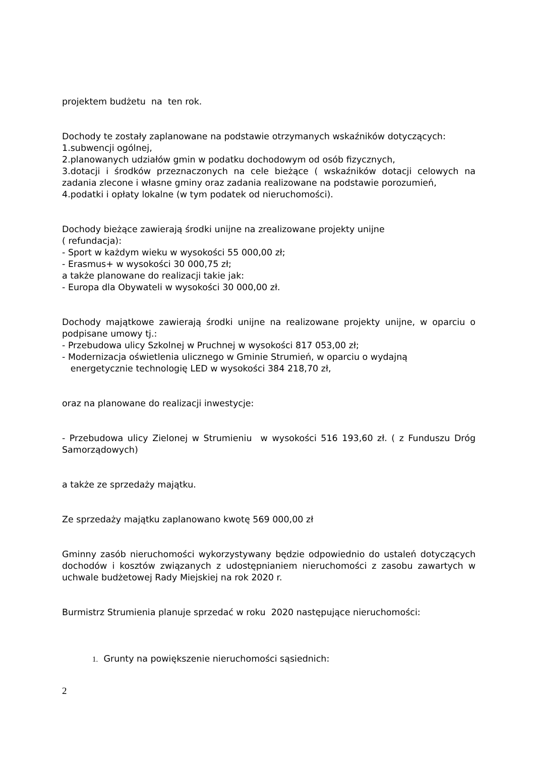projektem budżetu na ten rok.
Dochody te zostały zaplanowane na podstawie otrzymanych wskaźników dotyczących:
1.subwencji ogólnej,
2.planowanych udziałów gmin w podatku dochodowym od osób fizycznych,
3.dotacji i środków przeznaczonych na cele bieżące ( wskaźników dotacji celowych na zadania zlecone i własne gminy oraz zadania realizowane na podstawie porozumień,
4.podatki i opłaty lokalne (w tym podatek od nieruchomości).
Dochody bieżące zawierają środki unijne na zrealizowane projekty unijne
( refundacja):
- Sport w każdym wieku w wysokości 55 000,00 zł;
- Erasmus+ w wysokości 30 000,75 zł;
a także planowane do realizacji takie jak:
- Europa dla Obywateli w wysokości 30 000,00 zł.
Dochody majątkowe zawierają środki unijne na realizowane projekty unijne, w oparciu o podpisane umowy tj.:
- Przebudowa ulicy Szkolnej w Pruchnej w wysokości 817 053,00 zł;
- Modernizacja oświetlenia ulicznego w Gminie Strumień, w oparciu o wydajną
energetycznie technologię LED w wysokości 384 218,70 zł,
oraz na planowane do realizacji inwestycje:
- Przebudowa ulicy Zielonej w Strumieniu w wysokości 516 193,60 zł. ( z Funduszu Dróg Samorządowych)
a także ze sprzedaży majątku.
Ze sprzedaży majątku zaplanowano kwotę 569 000,00 zł
Gminny zasób nieruchomości wykorzystywany będzie odpowiednio do ustaleń dotyczących dochodów i kosztów związanych z udostępnianiem nieruchomości z zasobu zawartych w uchwale budżetowej Rady Miejskiej na rok 2020 r.
Burmistrz Strumienia planuje sprzedać w roku 2020 następujące nieruchomości:
1. Grunty na powiększenie nieruchomości sąsiednich:
2